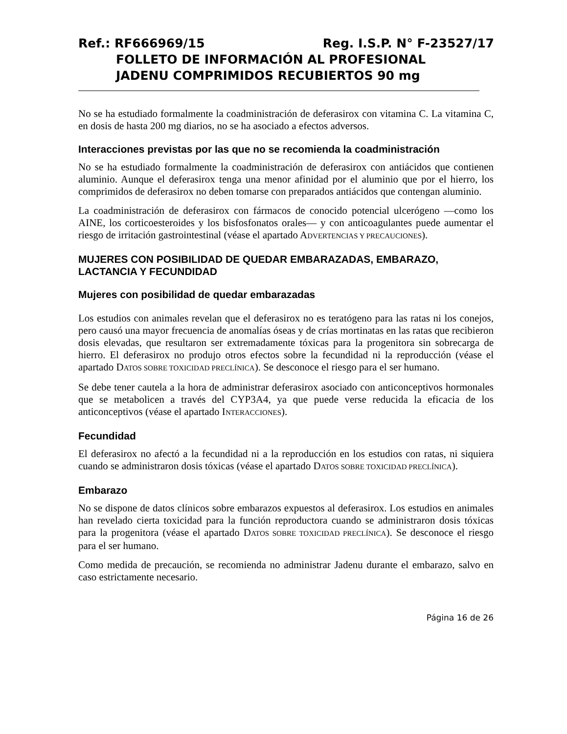Ref.: RF666969/15 Reg. I.S.P. N° F-23527/17
FOLLETO DE INFORMACIÓN AL PROFESIONAL
JADENU COMPRIMIDOS RECUBIERTOS 90 mg
No se ha estudiado formalmente la coadministración de deferasirox con vitamina C. La vitamina C, en dosis de hasta 200 mg diarios, no se ha asociado a efectos adversos.
Interacciones previstas por las que no se recomienda la coadministración
No se ha estudiado formalmente la coadministración de deferasirox con antiácidos que contienen aluminio. Aunque el deferasirox tenga una menor afinidad por el aluminio que por el hierro, los comprimidos de deferasirox no deben tomarse con preparados antiácidos que contengan aluminio.
La coadministración de deferasirox con fármacos de conocido potencial ulcerógeno —como los AINE, los corticoesteroides y los bisfosfonatos orales— y con anticoagulantes puede aumentar el riesgo de irritación gastrointestinal (véase el apartado ADVERTENCIAS Y PRECAUCIONES).
MUJERES CON POSIBILIDAD DE QUEDAR EMBARAZADAS, EMBARAZO, LACTANCIA Y FECUNDIDAD
Mujeres con posibilidad de quedar embarazadas
Los estudios con animales revelan que el deferasirox no es teratógeno para las ratas ni los conejos, pero causó una mayor frecuencia de anomalías óseas y de crías mortinatas en las ratas que recibieron dosis elevadas, que resultaron ser extremadamente tóxicas para la progenitora sin sobrecarga de hierro. El deferasirox no produjo otros efectos sobre la fecundidad ni la reproducción (véase el apartado DATOS SOBRE TOXICIDAD PRECLÍNICA). Se desconoce el riesgo para el ser humano.
Se debe tener cautela a la hora de administrar deferasirox asociado con anticonceptivos hormonales que se metabolicen a través del CYP3A4, ya que puede verse reducida la eficacia de los anticonceptivos (véase el apartado INTERACCIONES).
Fecundidad
El deferasirox no afectó a la fecundidad ni a la reproducción en los estudios con ratas, ni siquiera cuando se administraron dosis tóxicas (véase el apartado DATOS SOBRE TOXICIDAD PRECLÍNICA).
Embarazo
No se dispone de datos clínicos sobre embarazos expuestos al deferasirox. Los estudios en animales han revelado cierta toxicidad para la función reproductora cuando se administraron dosis tóxicas para la progenitora (véase el apartado DATOS SOBRE TOXICIDAD PRECLÍNICA). Se desconoce el riesgo para el ser humano.
Como medida de precaución, se recomienda no administrar Jadenu durante el embarazo, salvo en caso estrictamente necesario.
Página 16 de 26